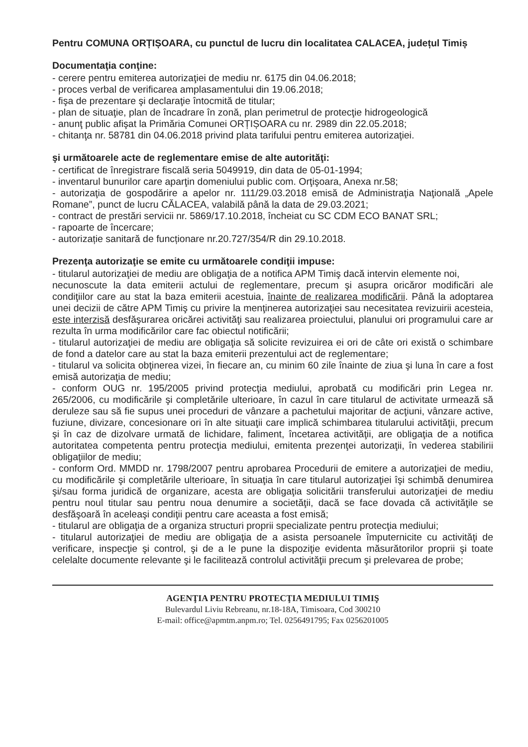Pentru COMUNA ORȚIȘOARA, cu punctul de lucru din localitatea CALACEA, județul Timiș
Documentaţia conţine:
- cerere pentru emiterea autorizaţiei de mediu nr. 6175 din 04.06.2018;
- proces verbal de verificarea amplasamentului din 19.06.2018;
- fişa de prezentare şi declaraţie întocmită de titular;
- plan de situaţie, plan de încadrare în zonă, plan perimetrul de protecţie hidrogeologică
- anunţ public afişat la Primăria Comunei ORȚIȘOARA cu nr. 2989 din 22.05.2018;
- chitanţa nr. 58781 din 04.06.2018 privind plata tarifului pentru emiterea autorizaţiei.
şi următoarele acte de reglementare emise de alte autorităţi:
- certificat de înregistrare fiscală seria 5049919, din data de 05-01-1994;
- inventarul bunurilor care aparţin domeniului public com. Orţişoara, Anexa nr.58;
- autorizaţia de gospodărire a apelor nr. 111/29.03.2018 emisă de Administraţia Naţională „Apele Romane”, punct de lucru CĂLACEA, valabilă până la data de 29.03.2021;
- contract de prestări servicii nr. 5869/17.10.2018, încheiat cu SC CDM ECO BANAT SRL;
- rapoarte de încercare;
- autorizație sanitară de funcționare nr.20.727/354/R din 29.10.2018.
Prezenţa autorizaţie se emite cu următoarele condiţii impuse:
- titularul autorizaţiei de mediu are obligaţia de a notifica APM Timiş dacă intervin elemente noi,
necunoscute la data emiterii actului de reglementare, precum şi asupra oricăror modificări ale condiţiilor care au stat la baza emiterii acestuia, înainte de realizarea modificării. Până la adoptarea unei decizii de către APM Timiş cu privire la menţinerea autorizaţiei sau necesitatea revizuirii acesteia, este interzisă desfăşurarea oricărei activităţi sau realizarea proiectului, planului ori programului care ar rezulta în urma modificărilor care fac obiectul notificării;
- titularul autorizaţiei de mediu are obligaţia să solicite revizuirea ei ori de câte ori există o schimbare de fond a datelor care au stat la baza emiterii prezentului act de reglementare;
- titularul va solicita obţinerea vizei, în fiecare an, cu minim 60 zile înainte de ziua şi luna în care a fost emisă autorizaţia de mediu;
- conform OUG nr. 195/2005 privind protecţia mediului, aprobată cu modificări prin Legea nr. 265/2006, cu modificările şi completările ulterioare, în cazul în care titularul de activitate urmează să deruleze sau să fie supus unei proceduri de vânzare a pachetului majoritar de acţiuni, vânzare active, fuziune, divizare, concesionare ori în alte situaţii care implică schimbarea titularului activităţii, precum şi în caz de dizolvare urmată de lichidare, faliment, încetarea activităţii, are obligaţia de a notifica autoritatea competenta pentru protecţia mediului, emitenta prezenţei autorizaţii, în vederea stabilirii obligaţiilor de mediu;
- conform Ord. MMDD nr. 1798/2007 pentru aprobarea Procedurii de emitere a autorizaţiei de mediu, cu modificările şi completările ulterioare, în situaţia în care titularul autorizaţiei îşi schimbă denumirea şi/sau forma juridică de organizare, acesta are obligaţia solicitării transferului autorizaţiei de mediu pentru noul titular sau pentru noua denumire a societăţii, dacă se face dovada că activităţile se desfăşoară în aceleaşi condiţii pentru care aceasta a fost emisă;
- titularul are obligaţia de a organiza structuri proprii specializate pentru protecţia mediului;
- titularul autorizaţiei de mediu are obligaţia de a asista persoanele împuternicite cu activităţi de verificare, inspecţie şi control, şi de a le pune la dispoziţie evidenta măsurătorilor proprii şi toate celelalte documente relevante şi le facilitează controlul activităţii precum şi prelevarea de probe;
AGENŢIA PENTRU PROTECŢIA MEDIULUI TIMIŞ
Bulevardul Liviu Rebreanu, nr.18-18A, Timisoara, Cod 300210
E-mail: office@apmtm.anpm.ro; Tel. 0256491795; Fax 0256201005